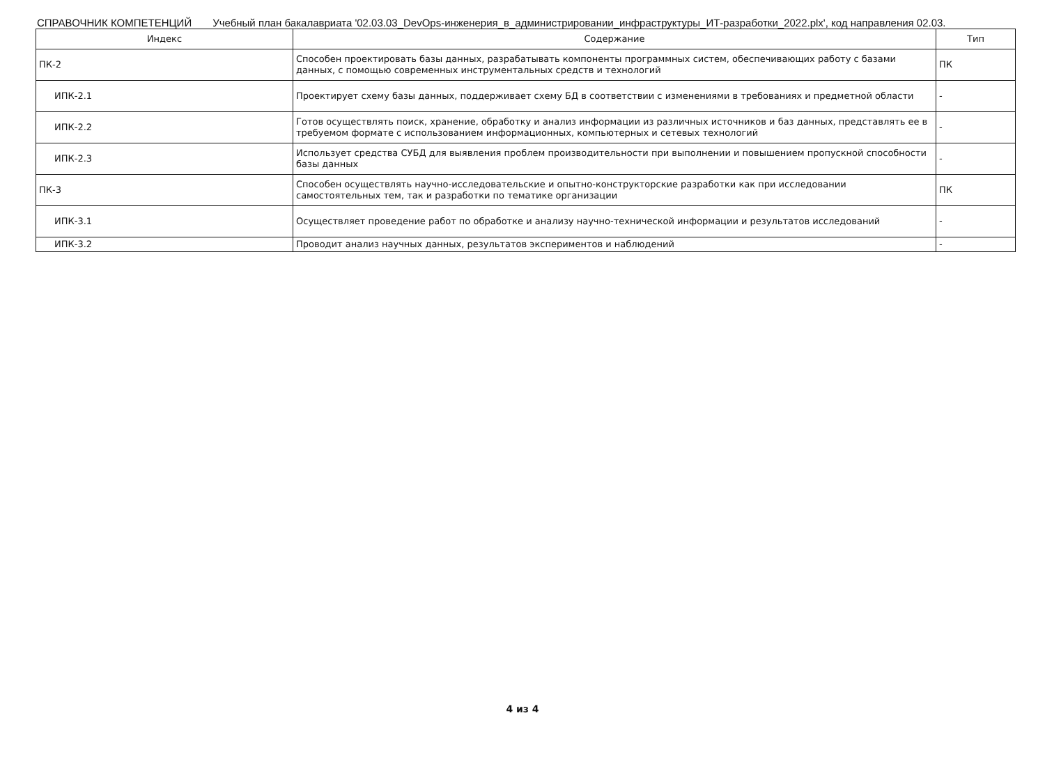СПРАВОЧНИК КОМПЕТЕНЦИЙ Учебный план бакалавриата '02.03.03_DevOps-инженерия_в_администрировании_инфраструктуры_ИТ-разработки_2022.plx', код направления 02.03.
| Индекс | Содержание | Тип |
| --- | --- | --- |
| ПК-2 | Способен проектировать базы данных, разрабатывать компоненты программных систем, обеспечивающих работу с базами данных, с помощью современных инструментальных средств и технологий | ПК |
| ИПК-2.1 | Проектирует схему базы данных, поддерживает схему БД в соответствии с изменениями в требованиях и предметной области | - |
| ИПК-2.2 | Готов осуществлять поиск, хранение, обработку и анализ информации из различных источников и баз данных, представлять ее в требуемом формате с использованием информационных, компьютерных и сетевых технологий | - |
| ИПК-2.3 | Использует средства СУБД для выявления проблем производительности при выполнении и повышением пропускной способности базы данных | - |
| ПК-3 | Способен осуществлять научно-исследовательские и опытно-конструкторские разработки как при исследовании самостоятельных тем, так и разработки по тематике организации | ПК |
| ИПК-3.1 | Осуществляет проведение работ по обработке и анализу научно-технической информации и результатов исследований | - |
| ИПК-3.2 | Проводит анализ научных данных, результатов экспериментов и наблюдений | - |
4 из 4